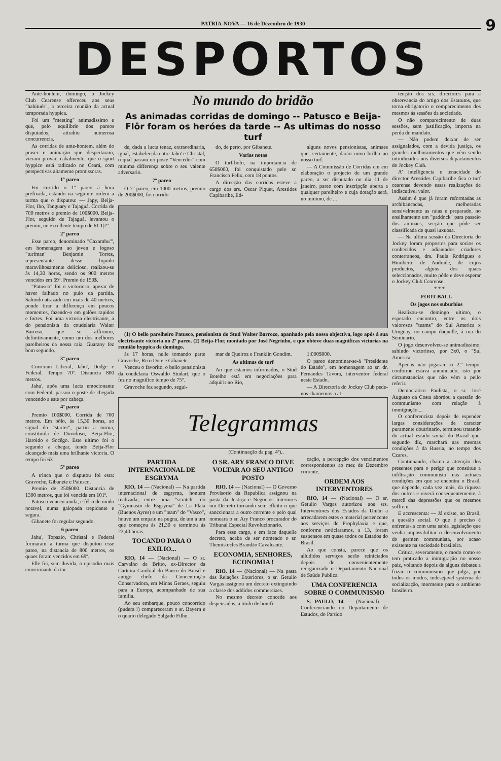PATRIA-NOVA — 16 de Dezembro de 1930 9
DESPORTOS
Ante-hontem, domingo, o Jockey Club Cearense offereceu aos seus "habitués", a terceira reunião da actual temporada hyppica.
Foi um "meeting" animadissimo e que, pelo equilibrio dos pareos disputados, attrahiu numerosa concurrencia.
As corridas de ante-hontem, além do praser e animação que despertaram, vieram provar, cabalmente, que o sport hyppico está radicado no Ceará, com perspectivas altamente promissoras.
1º pareo
Foi corrido o 1º pareo á hora prefixada, estando na seguinte ordem a turma que o disputou: — Japy, Beija-Flor, Ibo, Tanguary e Tajaguá. Corrida de 700 metros e premio de 100$000. Beija-Flor, seguido de Tajaguá, levantou o premio, no excellente tempo de 61 1|2º.
2º pareo
Esse pareo, denominado "Caxambu"', em homenagem ao joven e fogoso "turfman" Benjamin Torres, representante desse liquido maravilhosamente delicioso, realizou-se ás 14,30 horas, sendo os 900 metros vencidos em 69º. Premio de 150$.
"Patusco" foi o victorioso, apezar de haver falhado no pulo da partida. Sahindo atrazado em mais de 40 metros, poude tirar a differença em poucos momentos, fazendo-o em galões rapidos e fortes. Foi uma victoria electrisante, a do pensionista da coudelaria Walter Barroso, que se affirmou, definitivamente, como um dos melhores parelheiros da nossa raia. Guarany fez bom segundo.
3º pareo
Correram Liberal, Jahu', Dodge e Federal. Tempo 70º. Distancia 800 metros.
Jahu', após uma lucta emocionante com Federal, passou o poste de chegada vencendo a este por cabeça.
4º pareo
Premio 100$000. Corrida de 700 metros. Em bôlo, ás 15,30 horas, ao signal do "starter", partiu a turma, constituida de Duvidoso, Beija-Flor, Haroldo e Socêgo. Este ultimo foi o segundo a chegar, tendo Beija-Flor alcançado mais uma brilhante victoria. O tempo foi 63º.
5º pareo
A trinca que o disputou foi esta: Gravoche, Gibanete e Patusco.
Premio de 250$000. Distancia de 1300 metros, que foi vencida em 101º.
Patusco venceu ainda, e fêl-o de modo notavel, numa galopada trepidante e segura.
Gibanete foi regular segundo.
6 pareo
Jahu', Topazio, Christal e Federal formaram a turma que disputou esse pareo, na distancia de 800 metros, os quaes foram vencidos em 69º.
Elle foi, sem duvida, o episodio mais emocionante da tar-
No mundo do bridão
As animadas corridas de domingo -- Patusco e Beija-Flôr foram os heróes da tarde -- As ultimas do nosso turf
de, dada a lucta tenaz, extraordinaria, igual, estabelecida entre Jahu' e Christal, o qual passou no poste "Vencedor" com minima differença sobre o seu valente adversario.
7º pareo
O 7º pareo, em 1000 metros, premio de 200$000, foi corrido
do, de perto, por Gibanete.
Varias notas
O turf-bolo, na importancia de 650$000, foi conquistado pelo sr. Francisco Felix, com 18 pontos.
A direcção das corridas esteve a cargo dos srs. Oscar Piquet, Arestides Capibaribe, Ed-
alguns novos pensionistas, animaes que, certamente, darão novo brilho ao nosso turf.
— A Commissão de Corridas em em elaboração o projecto de um grande pareo, a ser disputado no dia 11 de janeiro, pareo com inscripção aberta a qualquer parelheiro e cuja dotação será, no minimo, de ...
(1) O bello parelheiro Patusco, pensionista do Stud Walter Barrozo, apanhado pela nossa objectiva, logo após á sua electrisante victoria no 2º pareo. (2) Beija-Flor, montado por José Negrinho, e que obteve duas magnificas victorias na reunião hyppica de domingo.
ás 17 horas, nelle tomando parte Gravoche, Rico Dote e Gibanete.
Venceu o favorito, o bello pensionista da coudelaria Oswaldo Studart, que o fez no magnifico tempo de 75º.
Gravoche fez segundo, segui-
mar de Queiroz e Franklin Gondim.
As ultimas do turf
Ao que estamos informados, o Stud Botelho está em negociações para adquirir no Rio,
1:000$000.
O pareo denominar-se-á "Presidente do Estado", em homenagem ao sr. dr. Fernandes Tavora, interventor federal neste Estado.
— A Directoria do Jockey Club pede-nos chamemos a at-
Telegrammas
(Continuação da pag. 4ª)..
PARTIDA INTERNACIONAL DE ESGRYMA
RIO, 14 — (Nacional) — Na partida internacional de esgryma, hontem realizada, entre uma "scratch" do "Gymnasio de Esgryma" de La Plata (Buenos Ayres) e um "team" do "Vasco", houve um empate na pugna, de um a um que começou ás 21,30 e terminou ás 22,40 horas.
TOCANDO PARA O EXILIO...
RIO, 14 — (Nacional) — O sr. Carvalho de Britto, ex-Director da Carteira Cambial do Banco do Brasil e antigo chefe da Concentração Conservadora, em Minas Geraes, seguiu para a Europa, acompanhado de sua familia.
Ao seu embarque, pouco concorrido (pudera !) compareceram o sr. Bayern e o quarto delegado Salgado Filho.
O SR. ARY FRANCO DEVE VOLTAR AO SEU ANTIGO POSTO
RIO, 14 — (Nacional) — O Governo Provisorio da Republica assignou na pasta da Justiça e Negocios Interiores um Decreto tornando sem effeito o que sanccionara a outro corrente e pelo qual nomeara o sr. Ary Franco procurador do Tribunal Especial Revolucionario.
Para esse cargo, e em face daquelle decreto, acaba de ser nomeado o sr. Themistocles Brandão Cavalcante.
ECONOMIA, SENHORES, ECONOMIA !
RIO, 14 — (Nacional) — Na pasta das Relações Exteriores, o sr. Getulio Vargas assignou um decreto extinguindo a classe dos addidos commerciaes.
No mesmo decreto concede aos dispensados, a titulo de bonifi-
cação, a percepção dos vencimentos correspondentes ao mez de Dezembro corrente.
ORDEM AOS INTERVENTORES
RIO, 14 — (Nacional) — O sr. Getulio Vargas autorizou aos srs. Interventores dos Estados da União a arrecadarem estes o material pertencente aos serviços de Prophylaxia e que, conforme noticiaramos, a 13, foram suspensos em quase todos os Estados do Brasil.
Ao que consta, parece que os alludidos serviços serão reiniciados depois de convenientemente reorganizado o Departamento Nacional de Saúde Publica.
UMA CONFERENCIA SOBRE O COMMUNISMO
S. PAULO, 14 — (Nacional) — Conferenciando no Departamento de Estudos, do Partido
tenção dos srs. directores para a observancia do artigo dos Estatutos, que torna obrigatorio o comparecimento dos mesmos ás sessões da sociedade.
O não comparecimento de duas sessões, sem justificação, importa na perda do mandato.
— Não podem deixar de ser assignalados, com a devida justiça, os grandes melhoramentos que vêm sendo introduzidos nos diversos departamentos do Jockey Club.
A' intelligencia e tenacidade do director Arestides Capibaribe fica o turf cearense devendo essas realizações de indiscutivel valor.
Assim é que já foram reformadas as archibancadas, melhoradas sensivelmente as raias e preparado, no ensilhamento um "paddock" para passeio dos animaes, secção que póde ser classificada de quasi luxuosa.
— Na ultima sessão da Directoria do Jockey foram propostos para socios os conhecidos e adiantados criadores conterraneos, drs. Paula Rodrigues e Humberto de Andrade, de cujos productos, alguns dos quaes seleccionados, muito póde e deve esperar o Jockey Club Cearense.
* * *
FOOT-BALL
Os jogos nos suburbios
Realizou-se domingo ultimo, o esperado encontro, entre os dois valorosos "teams" do Sul America x Uruguay, no campo daquelle, á rua do Seminario.
O jogo desenvolveu-se animadissimo, sahindo victorioso, por 3x0, o "Sul America".
Apenas não jogaram o 2.º tempo, conforme estava annunciado, isto por circumstancias que não vêm a pello referir.
Democratico Paulista, o sr. José Augusto da Costa abordou a questão do communismo com relação á immigração....
O conferencista depois de espender largas considerações de caracter puramente doutrinario, terminou tratando do actual estado social do Brasil que, segundo diz, marchará nas mesmas condições á da Russia, no tempo dos Czares.
Continuando, chama a attenção dos presentes para o perigo que constitue a infiltração communista nas actuaes condições em que se encontra o Brasil, que depende, cada vez mais, da riqueza dos outros e viverá consequentemente, á mercê das depressões que os mesmos soffrem.
E accrescenta: — Já existe, no Brasil, a questão social. O que é preciso é enfrenta-la com uma sabia legislação que venha impossibilitar o desenvolvimento do germen communista, por acaso existente na sociedade brasileira.
Critica, severamente, o modo como se tem praticado a immigração no nosso paiz, voltando depois de alguns debates a frizar o communismo que julga, por todos os modos, indesejavel systema de socialização, mormente para o ambiente brasileiro.